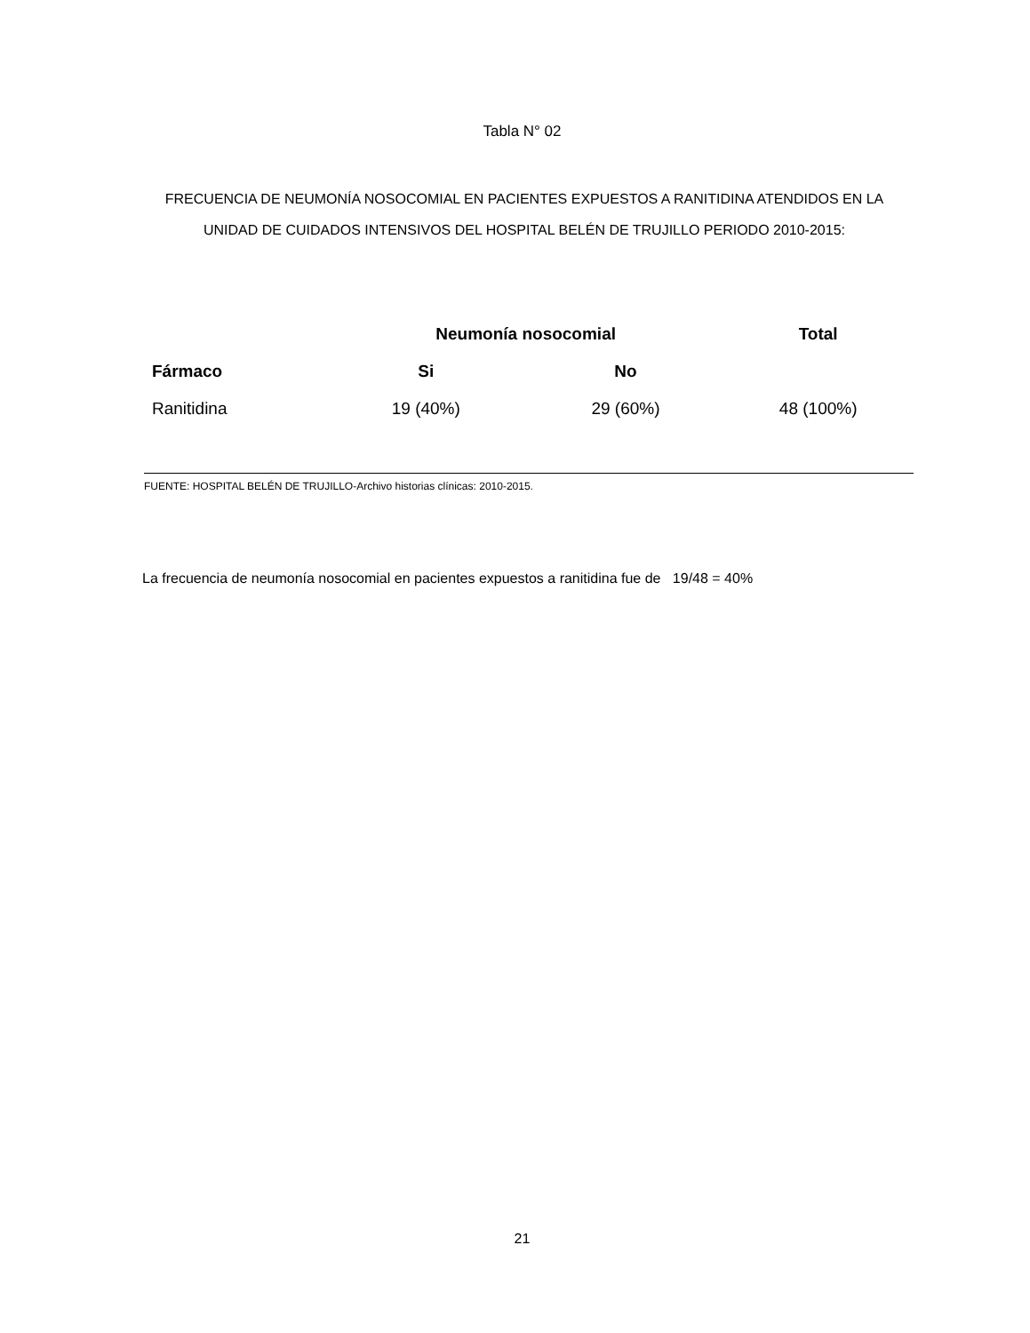Tabla N° 02
FRECUENCIA DE NEUMONÍA NOSOCOMIAL EN PACIENTES EXPUESTOS A RANITIDINA ATENDIDOS EN LA UNIDAD DE CUIDADOS INTENSIVOS DEL HOSPITAL BELÉN DE TRUJILLO PERIODO 2010-2015:
| | Neumonía nosocomial | | Total |
| --- | --- | --- | --- |
| Fármaco | Si | No | |
| Ranitidina | 19 (40%) | 29 (60%) | 48 (100%) |
FUENTE: HOSPITAL BELÉN DE TRUJILLO-Archivo historias clínicas: 2010-2015.
La frecuencia de neumonía nosocomial en pacientes expuestos a ranitidina fue de 19/48 = 40%
21